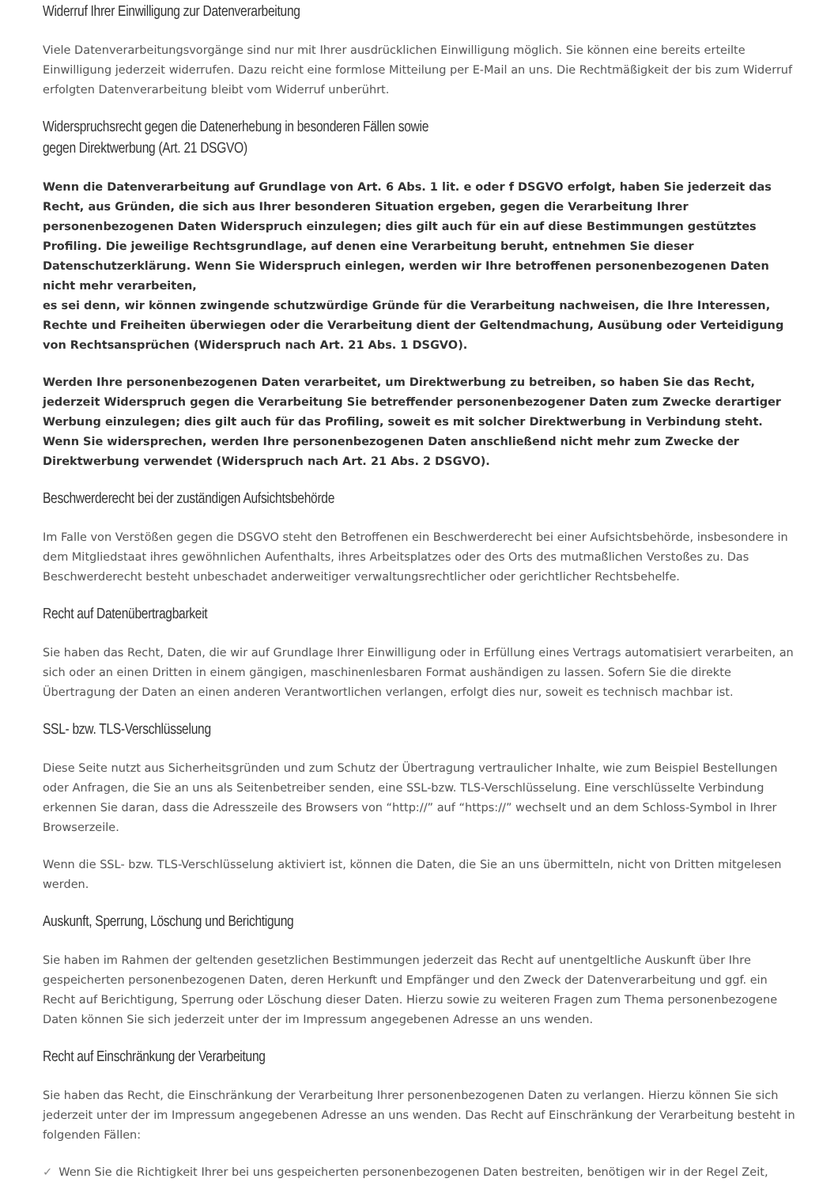Widerruf Ihrer Einwilligung zur Datenverarbeitung
Viele Datenverarbeitungsvorgänge sind nur mit Ihrer ausdrücklichen Einwilligung möglich. Sie können eine bereits erteilte Einwilligung jederzeit widerrufen. Dazu reicht eine formlose Mitteilung per E-Mail an uns. Die Rechtmäßigkeit der bis zum Widerruf erfolgten Datenverarbeitung bleibt vom Widerruf unberührt.
Widerspruchsrecht gegen die Datenerhebung in besonderen Fällen sowie
gegen Direktwerbung (Art. 21 DSGVO)
Wenn die Datenverarbeitung auf Grundlage von Art. 6 Abs. 1 lit. e oder f DSGVO erfolgt, haben Sie jederzeit das Recht, aus Gründen, die sich aus Ihrer besonderen Situation ergeben, gegen die Verarbeitung Ihrer personenbezogenen Daten Widerspruch einzulegen; dies gilt auch für ein auf diese Bestimmungen gestütztes Profiling. Die jeweilige Rechtsgrundlage, auf denen eine Verarbeitung beruht, entnehmen Sie dieser Datenschutzerklärung. Wenn Sie Widerspruch einlegen, werden wir Ihre betroffenen personenbezogenen Daten nicht mehr verarbeiten,
es sei denn, wir können zwingende schutzwürdige Gründe für die Verarbeitung nachweisen, die Ihre Interessen, Rechte und Freiheiten überwiegen oder die Verarbeitung dient der Geltendmachung, Ausübung oder Verteidigung von Rechtsansprüchen (Widerspruch nach Art. 21 Abs. 1 DSGVO).
Werden Ihre personenbezogenen Daten verarbeitet, um Direktwerbung zu betreiben, so haben Sie das Recht, jederzeit Widerspruch gegen die Verarbeitung Sie betreffender personenbezogener Daten zum Zwecke derartiger Werbung einzulegen; dies gilt auch für das Profiling, soweit es mit solcher Direktwerbung in Verbindung steht. Wenn Sie widersprechen, werden Ihre personenbezogenen Daten anschließend nicht mehr zum Zwecke der Direktwerbung verwendet (Widerspruch nach Art. 21 Abs. 2 DSGVO).
Beschwerderecht bei der zuständigen Aufsichtsbehörde
Im Falle von Verstößen gegen die DSGVO steht den Betroffenen ein Beschwerderecht bei einer Aufsichtsbehörde, insbesondere in dem Mitgliedstaat ihres gewöhnlichen Aufenthalts, ihres Arbeitsplatzes oder des Orts des mutmaßlichen Verstoßes zu. Das Beschwerderecht besteht unbeschadet anderweitiger verwaltungsrechtlicher oder gerichtlicher Rechtsbehelfe.
Recht auf Datenübertragbarkeit
Sie haben das Recht, Daten, die wir auf Grundlage Ihrer Einwilligung oder in Erfüllung eines Vertrags automatisiert verarbeiten, an sich oder an einen Dritten in einem gängigen, maschinenlesbaren Format aushändigen zu lassen. Sofern Sie die direkte Übertragung der Daten an einen anderen Verantwortlichen verlangen, erfolgt dies nur, soweit es technisch machbar ist.
SSL- bzw. TLS-Verschlüsselung
Diese Seite nutzt aus Sicherheitsgründen und zum Schutz der Übertragung vertraulicher Inhalte, wie zum Beispiel Bestellungen oder Anfragen, die Sie an uns als Seitenbetreiber senden, eine SSL-bzw. TLS-Verschlüsselung. Eine verschlüsselte Verbindung erkennen Sie daran, dass die Adresszeile des Browsers von “http://” auf “https://” wechselt und an dem Schloss-Symbol in Ihrer Browserzeile.
Wenn die SSL- bzw. TLS-Verschlüsselung aktiviert ist, können die Daten, die Sie an uns übermitteln, nicht von Dritten mitgelesen werden.
Auskunft, Sperrung, Löschung und Berichtigung
Sie haben im Rahmen der geltenden gesetzlichen Bestimmungen jederzeit das Recht auf unentgeltliche Auskunft über Ihre gespeicherten personenbezogenen Daten, deren Herkunft und Empfänger und den Zweck der Datenverarbeitung und ggf. ein Recht auf Berichtigung, Sperrung oder Löschung dieser Daten. Hierzu sowie zu weiteren Fragen zum Thema personenbezogene Daten können Sie sich jederzeit unter der im Impressum angegebenen Adresse an uns wenden.
Recht auf Einschränkung der Verarbeitung
Sie haben das Recht, die Einschränkung der Verarbeitung Ihrer personenbezogenen Daten zu verlangen. Hierzu können Sie sich jederzeit unter der im Impressum angegebenen Adresse an uns wenden. Das Recht auf Einschränkung der Verarbeitung besteht in folgenden Fällen:
✓ Wenn Sie die Richtigkeit Ihrer bei uns gespeicherten personenbezogenen Daten bestreiten, benötigen wir in der Regel Zeit,